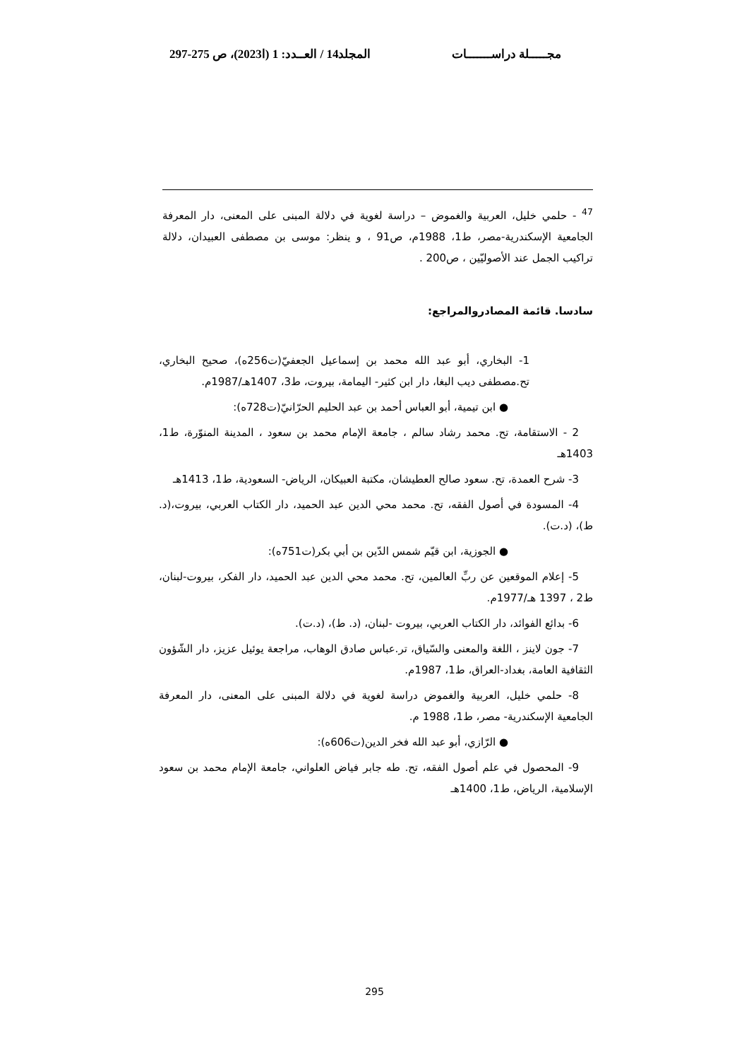مجـــــلة دراســـــــات المجلد14 / العــدد: 1 (ا2023)، ص 275-297
<sup>47</sup> - حلمي خليل، العربية والغموض – دراسة لغوية في دلالة المبنى على المعنى، دار المعرفة الجامعية الإسكندرية-مصر، ط1، 1988م، ص91 ، و ينظر: موسى بن مصطفى العبيدان، دلالة تراكيب الجمل عند الأصوليّين ، ص200 .
سادسا. قائمة المصادروالمراجع:
1- البخاري، أبو عبد الله محمد بن إسماعيل الجعفيّ(ت256ه)، صحيح البخاري، تح.مصطفى ديب البغا، دار ابن كثير- اليمامة، بيروت، ط3، 1407هـ/1987م.
● ابن تيمية، أبو العباس أحمد بن عبد الحليم الحرّانيّ(ت728ه):
2 - الاستقامة، تح. محمد رشاد سالم ، جامعة الإمام محمد بن سعود ، المدينة المنوّرة، ط1، 1403هـ
3- شرح العمدة، تح. سعود صالح العطيشان، مكتبة العبيكان، الرياض- السعودية، ط1، 1413هـ
4- المسودة في أصول الفقه، تح. محمد محي الدين عبد الحميد، دار الكتاب العربي، بيروت،(د. ط)، (د.ت).
● الجوزية، ابن قيّم شمس الدّين بن أبي بكر(ت751ه):
5- إعلام الموقعين عن ربِّ العالمين، تح. محمد محي الدين عبد الحميد، دار الفكر، بيروت-لبنان، ط2 ، 1397 هـ/1977م.
6- بدائع الفوائد، دار الكتاب العربي، بيروت -لبنان، (د. ط)، (د.ت).
7- جون لاينز ، اللغة والمعنى والسّياق، تر.عباس صادق الوهاب، مراجعة يوئيل عزيز، دار الشّؤون الثقافية العامة، بغداد-العراق، ط1، 1987م.
8- حلمي خليل، العربية والغموض دراسة لغوية في دلالة المبنى على المعنى، دار المعرفة الجامعية الإسكندرية- مصر، ط1، 1988 م.
● الرّازي، أبو عبد الله فخر الدين(ت606ه):
9- المحصول في علم أصول الفقه، تح. طه جابر فياض العلواني، جامعة الإمام محمد بن سعود الإسلامية، الرياض، ط1، 1400هـ
295